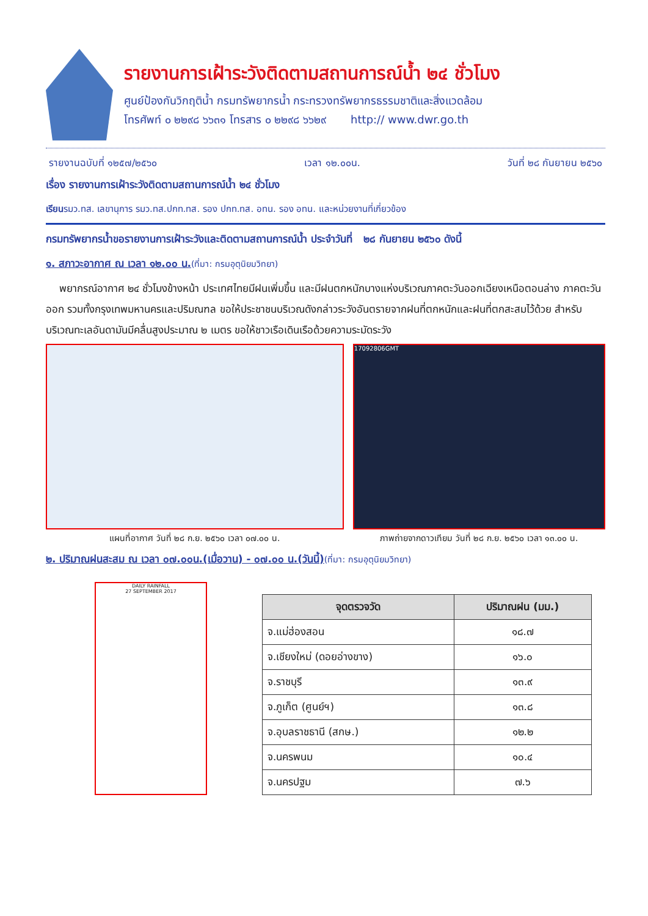รายงานการเฝ้าระวังติดตามสถานการณ์น้ำ ๒๔ ชั่วโมง
ศูนย์ป้องกันวิกฤติน้ำ กรมทรัพยากรน้ำ กระทรวงทรัพยากรธรรมชาติและสิ่งแวดล้อม
โทรศัพท์ ๐ ๒๒๙๘ ๖๖๓๑ โทรสาร ๐ ๒๒๙๘ ๖๖๒๙ http:// www.dwr.go.th
รายงานฉบับที่ ๑๒๕๗/๒๕๖๐ เวลา ๑๒.๐๐น. วันที่ ๒๘ กันยายน ๒๕๖๐
เรื่อง รายงานการเฝ้าระวังติดตามสถานการณ์น้ำ ๒๔ ชั่วโมง
เรียนรมว.ทส. เลขานุการ รมว.ทส.ปกท.ทส. รอง ปกท.ทส. อทน. รอง อทน. และหน่วยงานที่เกี่ยวข้อง
กรมทรัพยากรน้ำขอรายงานการเฝ้าระวังและติดตามสถานการณ์น้ำ ประจำวันที่ ๒๘ กันยายน ๒๕๖๐ ดังนี้
๑. สภาวะอากาศ ณ เวลา ๑๒.๐๐ น.(ที่มา: กรมอุตุนิยมวิทยา)
พยากรณ์อากาศ ๒๔ ชั่วโมงข้างหน้า ประเทศไทยมีฝนเพิ่มขึ้น และมีฝนตกหนักบางแห่งบริเวณภาคตะวันออกเฉียงเหนือตอนล่าง ภาคตะวันออก รวมทั้งกรุงเทพมหานครและปริมณฑล ขอให้ประชาชนบริเวณดังกล่าวระวังอันตรายจากฝนที่ตกหนักและฝนที่ตกสะสมไว้ด้วย สำหรับบริเวณทะเลอันดามันมีคลื่นสูงประมาณ ๒ เมตร ขอให้ชาวเรือเดินเรือด้วยความระมัดระวัง
แผนที่อากาศ วันที่ ๒๘ ก.ย. ๒๕๖๐ เวลา ๐๗.๐๐ น.
17092806GMT
ภาพถ่ายจากดาวเทียม วันที่ ๒๘ ก.ย. ๒๕๖๐ เวลา ๑๓.๐๐ น.
๒. ปริมาณฝนสะสม ณ เวลา ๐๗.๐๐น.(เมื่อวาน) - ๐๗.๐๐ น.(วันนี้)(ที่มา: กรมอุตุนิยมวิทยา)
DAILY RAINFALL
27 SEPTEMBER 2017
| จุดตรวจวัด | ปริมาณฝน (มม.) |
| --- | --- |
| จ.แม่ฮ่องสอน | ๑๘.๗ |
| จ.เชียงใหม่ (ดอยอ่างขาง) | ๑๖.๐ |
| จ.ราชบุรี | ๑๓.๙ |
| จ.ภูเก็ต (ศูนย์ฯ) | ๑๓.๘ |
| จ.อุบลราชธานี (สกษ.) | ๑๒.๒ |
| จ.นครพนม | ๑๐.๔ |
| จ.นครปฐม | ๗.๖ |